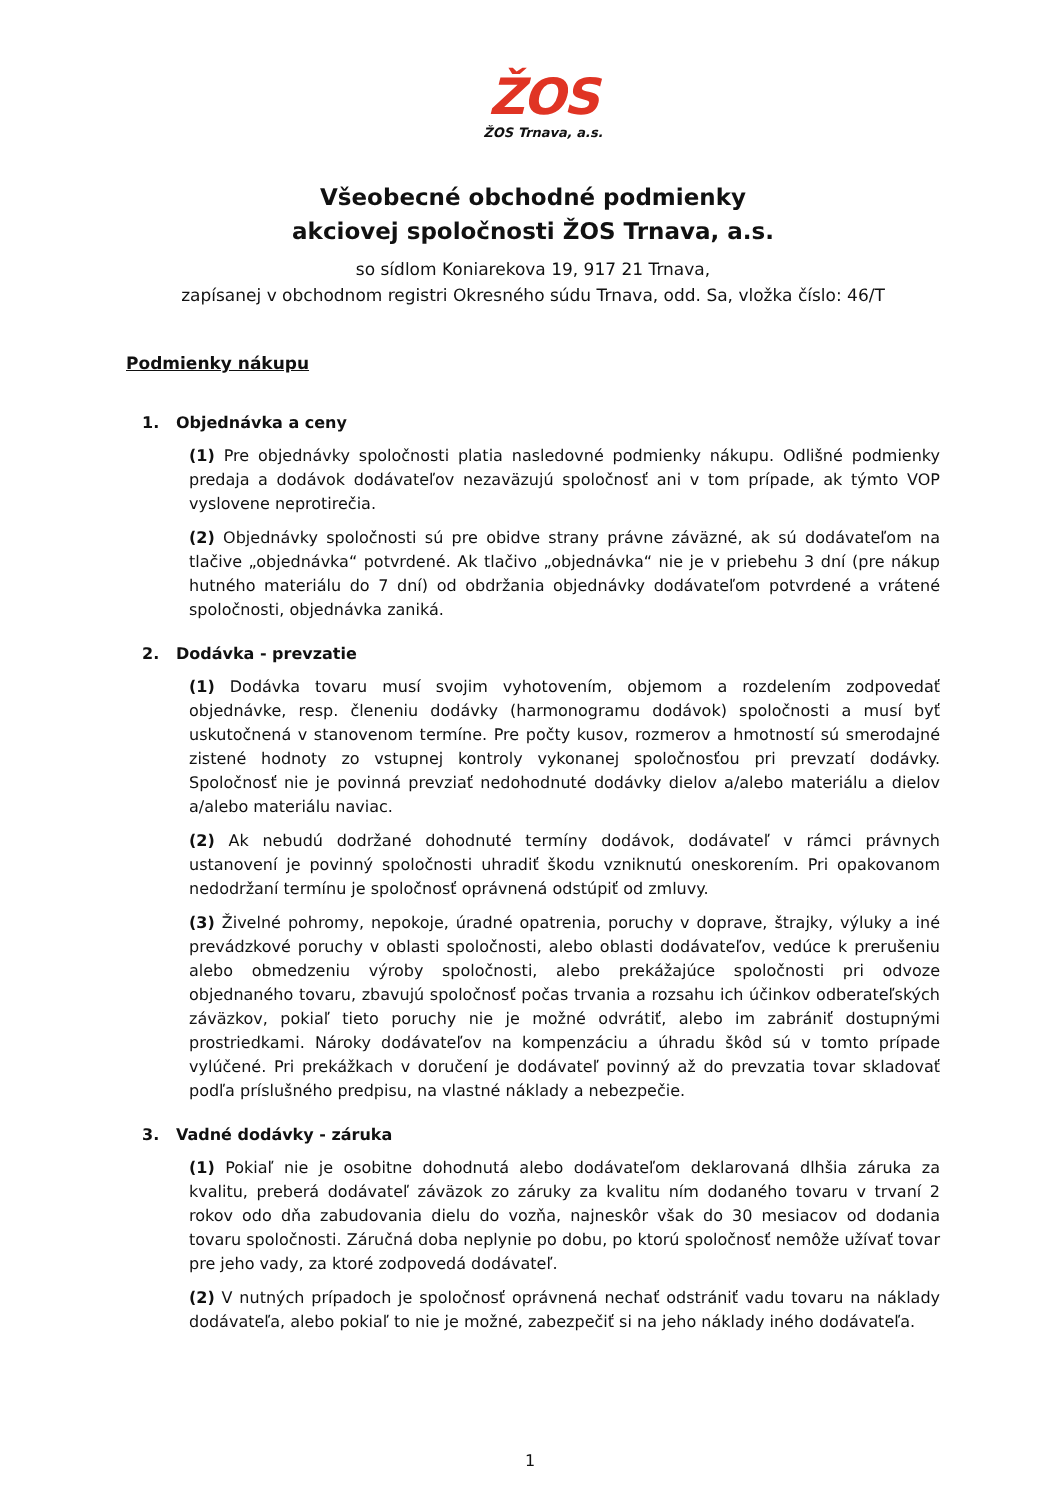ŽOS
ŽOS Trnava, a.s.
Všeobecné obchodné podmienky
akciovej spoločnosti ŽOS Trnava, a.s.
so sídlom Koniarekova 19, 917 21 Trnava,
zapísanej v obchodnom registri Okresného súdu Trnava, odd. Sa, vložka číslo: 46/T
Podmienky nákupu
1. Objednávka a ceny
(1) Pre objednávky spoločnosti platia nasledovné podmienky nákupu. Odlišné podmienky predaja a dodávok dodávateľov nezaväzujú spoločnosť ani v tom prípade, ak týmto VOP vyslovene neprotirečia.
(2) Objednávky spoločnosti sú pre obidve strany právne záväzné, ak sú dodávateľom na tlačive „objednávka“ potvrdené. Ak tlačivo „objednávka“ nie je v priebehu 3 dní (pre nákup hutného materiálu do 7 dní) od obdržania objednávky dodávateľom potvrdené a vrátené spoločnosti, objednávka zaniká.
2. Dodávka - prevzatie
(1) Dodávka tovaru musí svojim vyhotovením, objemom a rozdelením zodpovedať objednávke, resp. členeniu dodávky (harmonogramu dodávok) spoločnosti a musí byť uskutočnená v stanovenom termíne. Pre počty kusov, rozmerov a hmotností sú smerodajné zistené hodnoty zo vstupnej kontroly vykonanej spoločnosťou pri prevzatí dodávky. Spoločnosť nie je povinná prevziať nedohodnuté dodávky dielov a/alebo materiálu a dielov a/alebo materiálu naviac.
(2) Ak nebudú dodržané dohodnuté termíny dodávok, dodávateľ v rámci právnych ustanovení je povinný spoločnosti uhradiť škodu vzniknutú oneskorením. Pri opakovanom nedodržaní termínu je spoločnosť oprávnená odstúpiť od zmluvy.
(3) Živelné pohromy, nepokoje, úradné opatrenia, poruchy v doprave, štrajky, výluky a iné prevádzkové poruchy v oblasti spoločnosti, alebo oblasti dodávateľov, vedúce k prerušeniu alebo obmedzeniu výroby spoločnosti, alebo prekážajúce spoločnosti pri odvoze objednaného tovaru, zbavujú spoločnosť počas trvania a rozsahu ich účinkov odberateľských záväzkov, pokiaľ tieto poruchy nie je možné odvrátiť, alebo im zabrániť dostupnými prostriedkami. Nároky dodávateľov na kompenzáciu a úhradu škôd sú v tomto prípade vylúčené. Pri prekážkach v doručení je dodávateľ povinný až do prevzatia tovar skladovať podľa príslušného predpisu, na vlastné náklady a nebezpečie.
3. Vadné dodávky - záruka
(1) Pokiaľ nie je osobitne dohodnutá alebo dodávateľom deklarovaná dlhšia záruka za kvalitu, preberá dodávateľ záväzok zo záruky za kvalitu ním dodaného tovaru v trvaní 2 rokov odo dňa zabudovania dielu do vozňa, najneskôr však do 30 mesiacov od dodania tovaru spoločnosti. Záručná doba neplynie po dobu, po ktorú spoločnosť nemôže užívať tovar pre jeho vady, za ktoré zodpovedá dodávateľ.
(2) V nutných prípadoch je spoločnosť oprávnená nechať odstrániť vadu tovaru na náklady dodávateľa, alebo pokiaľ to nie je možné, zabezpečiť si na jeho náklady iného dodávateľa.
1